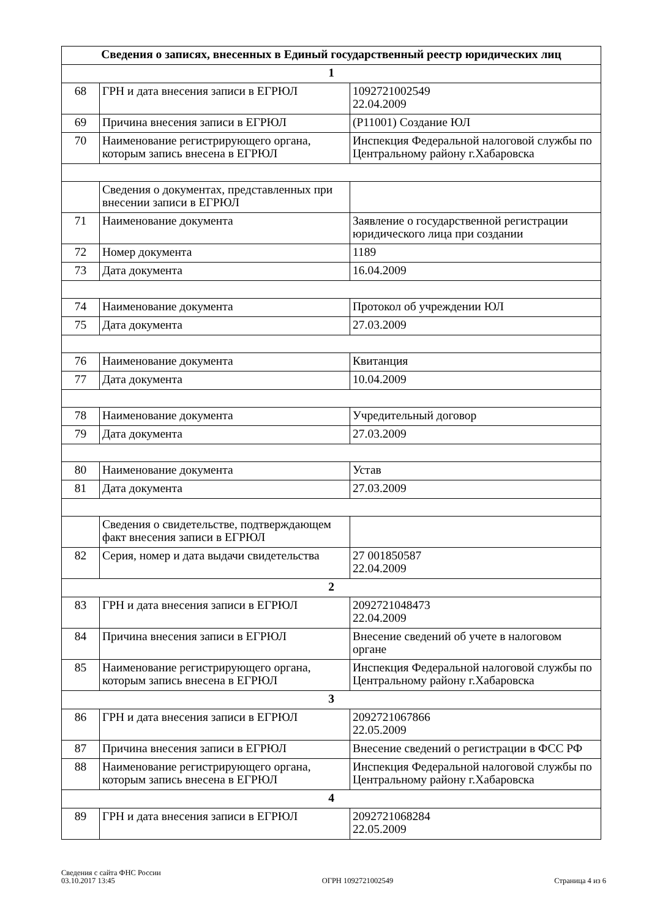| Сведения о записях, внесенных в Единый государственный реестр юридических лиц | | |
| --- | --- | --- |
| 1 | | |
| 68 | ГРН и дата внесения записи в ЕГРЮЛ | 1092721002549 22.04.2009 |
| 69 | Причина внесения записи в ЕГРЮЛ | (Р11001) Создание ЮЛ |
| 70 | Наименование регистрирующего органа, которым запись внесена в ЕГРЮЛ | Инспекция Федеральной налоговой службы по Центральному району г.Хабаровска |
| | Сведения о документах, представленных при внесении записи в ЕГРЮЛ | |
| 71 | Наименование документа | Заявление о государственной регистрации юридического лица при создании |
| 72 | Номер документа | 1189 |
| 73 | Дата документа | 16.04.2009 |
| 74 | Наименование документа | Протокол об учреждении ЮЛ |
| 75 | Дата документа | 27.03.2009 |
| 76 | Наименование документа | Квитанция |
| 77 | Дата документа | 10.04.2009 |
| 78 | Наименование документа | Учредительный договор |
| 79 | Дата документа | 27.03.2009 |
| 80 | Наименование документа | Устав |
| 81 | Дата документа | 27.03.2009 |
| | Сведения о свидетельстве, подтверждающем факт внесения записи в ЕГРЮЛ | |
| 82 | Серия, номер и дата выдачи свидетельства | 27 001850587 22.04.2009 |
| 2 | | |
| 83 | ГРН и дата внесения записи в ЕГРЮЛ | 2092721048473 22.04.2009 |
| 84 | Причина внесения записи в ЕГРЮЛ | Внесение сведений об учете в налоговом органе |
| 85 | Наименование регистрирующего органа, которым запись внесена в ЕГРЮЛ | Инспекция Федеральной налоговой службы по Центральному району г.Хабаровска |
| 3 | | |
| 86 | ГРН и дата внесения записи в ЕГРЮЛ | 2092721067866 22.05.2009 |
| 87 | Причина внесения записи в ЕГРЮЛ | Внесение сведений о регистрации в ФСС РФ |
| 88 | Наименование регистрирующего органа, которым запись внесена в ЕГРЮЛ | Инспекция Федеральной налоговой службы по Центральному району г.Хабаровска |
| 4 | | |
| 89 | ГРН и дата внесения записи в ЕГРЮЛ | 2092721068284 22.05.2009 |
Сведения с сайта ФНС России
03.10.2017 13:45
ОГРН 1092721002549
Страница 4 из 6